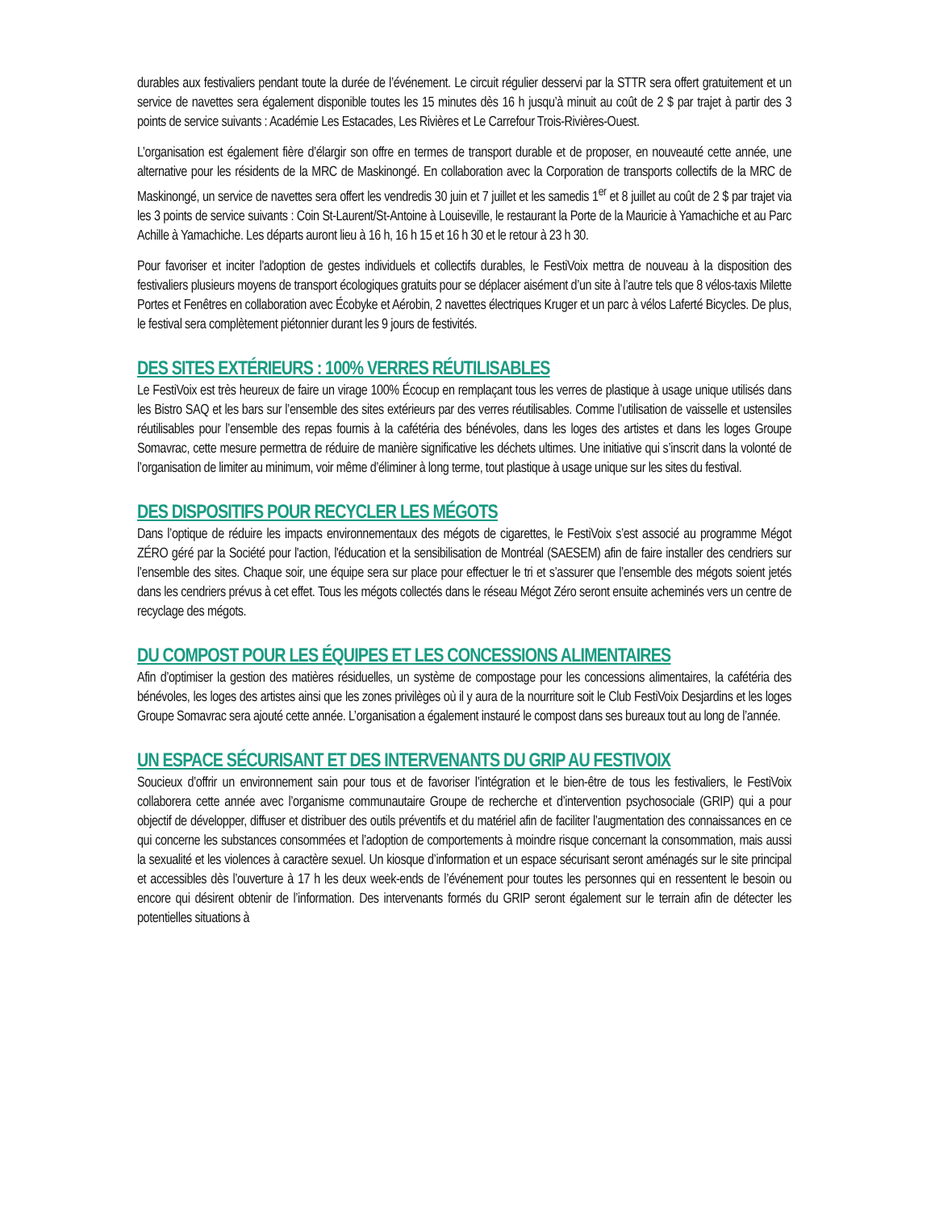durables aux festivaliers pendant toute la durée de l’événement. Le circuit régulier desservi par la STTR sera offert gratuitement et un service de navettes sera également disponible toutes les 15 minutes dès 16 h jusqu’à minuit au coût de 2 $ par trajet à partir des 3 points de service suivants : Académie Les Estacades, Les Rivières et Le Carrefour Trois-Rivières-Ouest.
L’organisation est également fière d’élargir son offre en termes de transport durable et de proposer, en nouveauté cette année, une alternative pour les résidents de la MRC de Maskinongé. En collaboration avec la Corporation de transports collectifs de la MRC de Maskinongé, un service de navettes sera offert les vendredis 30 juin et 7 juillet et les samedis 1<sup>er</sup> et 8 juillet au coût de 2 $ par trajet via les 3 points de service suivants : Coin St-Laurent/St-Antoine à Louiseville, le restaurant la Porte de la Mauricie à Yamachiche et au Parc Achille à Yamachiche. Les départs auront lieu à 16 h, 16 h 15 et 16 h 30 et le retour à 23 h 30.
Pour favoriser et inciter l'adoption de gestes individuels et collectifs durables, le FestiVoix mettra de nouveau à la disposition des festivaliers plusieurs moyens de transport écologiques gratuits pour se déplacer aisément d’un site à l’autre tels que 8 vélos-taxis Milette Portes et Fenêtres en collaboration avec Écobyke et Aérobin, 2 navettes électriques Kruger et un parc à vélos Laferté Bicycles. De plus, le festival sera complètement piétonnier durant les 9 jours de festivités.
DES SITES EXTÉRIEURS : 100% VERRES RÉUTILISABLES
Le FestiVoix est très heureux de faire un virage 100% Écocup en remplaçant tous les verres de plastique à usage unique utilisés dans les Bistro SAQ et les bars sur l’ensemble des sites extérieurs par des verres réutilisables. Comme l’utilisation de vaisselle et ustensiles réutilisables pour l’ensemble des repas fournis à la cafétéria des bénévoles, dans les loges des artistes et dans les loges Groupe Somavrac, cette mesure permettra de réduire de manière significative les déchets ultimes. Une initiative qui s’inscrit dans la volonté de l’organisation de limiter au minimum, voir même d’éliminer à long terme, tout plastique à usage unique sur les sites du festival.
DES DISPOSITIFS POUR RECYCLER LES MÉGOTS
Dans l’optique de réduire les impacts environnementaux des mégots de cigarettes, le FestiVoix s’est associé au programme Mégot ZÉRO géré par la Société pour l'action, l'éducation et la sensibilisation de Montréal (SAESEM) afin de faire installer des cendriers sur l’ensemble des sites. Chaque soir, une équipe sera sur place pour effectuer le tri et s’assurer que l’ensemble des mégots soient jetés dans les cendriers prévus à cet effet. Tous les mégots collectés dans le réseau Mégot Zéro seront ensuite acheminés vers un centre de recyclage des mégots.
DU COMPOST POUR LES ÉQUIPES ET LES CONCESSIONS ALIMENTAIRES
Afin d’optimiser la gestion des matières résiduelles, un système de compostage pour les concessions alimentaires, la cafétéria des bénévoles, les loges des artistes ainsi que les zones privilèges où il y aura de la nourriture soit le Club FestiVoix Desjardins et les loges Groupe Somavrac sera ajouté cette année. L’organisation a également instauré le compost dans ses bureaux tout au long de l’année.
UN ESPACE SÉCURISANT ET DES INTERVENANTS DU GRIP AU FESTIVOIX
Soucieux d’offrir un environnement sain pour tous et de favoriser l’intégration et le bien-être de tous les festivaliers, le FestiVoix collaborera cette année avec l’organisme communautaire Groupe de recherche et d’intervention psychosociale (GRIP) qui a pour objectif de développer, diffuser et distribuer des outils préventifs et du matériel afin de faciliter l’augmentation des connaissances en ce qui concerne les substances consommées et l’adoption de comportements à moindre risque concernant la consommation, mais aussi la sexualité et les violences à caractère sexuel. Un kiosque d’information et un espace sécurisant seront aménagés sur le site principal et accessibles dès l’ouverture à 17 h les deux week-ends de l’événement pour toutes les personnes qui en ressentent le besoin ou encore qui désirent obtenir de l’information. Des intervenants formés du GRIP seront également sur le terrain afin de détecter les potentielles situations à